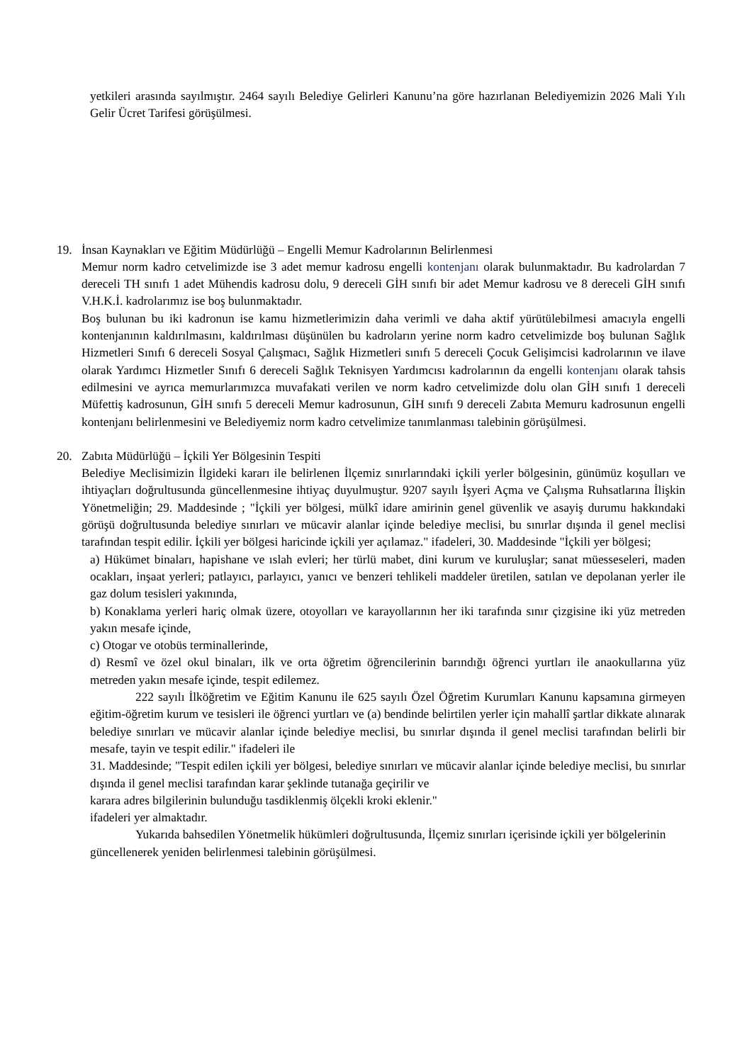yetkileri arasında sayılmıştır. 2464 sayılı Belediye Gelirleri Kanunu’na göre hazırlanan Belediyemizin 2026 Mali Yılı Gelir Ücret Tarifesi görüşülmesi.
19. İnsan Kaynakları ve Eğitim Müdürlüğü – Engelli Memur Kadrolarının Belirlenmesi
Memur norm kadro cetvelimizde ise 3 adet memur kadrosu engelli kontenjanı olarak bulunmaktadır. Bu kadrolardan 7 dereceli TH sınıfı 1 adet Mühendis kadrosu dolu, 9 dereceli GİH sınıfı bir adet Memur kadrosu ve 8 dereceli GİH sınıfı V.H.K.İ. kadrolarımız ise boş bulunmaktadır.
Boş bulunan bu iki kadronun ise kamu hizmetlerimizin daha verimli ve daha aktif yürütülebilmesi amacıyla engelli kontenjanının kaldırılmasını, kaldırılması düşünülen bu kadroların yerine norm kadro cetvelimizde boş bulunan Sağlık Hizmetleri Sınıfı 6 dereceli Sosyal Çalışmacı, Sağlık Hizmetleri sınıfı 5 dereceli Çocuk Gelişimcisi kadrolarının ve ilave olarak Yardımcı Hizmetler Sınıfı 6 dereceli Sağlık Teknisyen Yardımcısı kadrolarının da engelli kontenjanı olarak tahsis edilmesini ve ayrıca memurlarımızca muvafakati verilen ve norm kadro cetvelimizde dolu olan GİH sınıfı 1 dereceli Müfettiş kadrosunun, GİH sınıfı 5 dereceli Memur kadrosunun, GİH sınıfı 9 dereceli Zabıta Memuru kadrosunun engelli kontenjanı belirlenmesini ve Belediyemiz norm kadro cetvelimize tanımlanması talebinin görüşülmesi.
20. Zabıta Müdürlüğü – İçkili Yer Bölgesinin Tespiti
Belediye Meclisimizin İlgideki kararı ile belirlenen İlçemiz sınırlarındaki içkili yerler bölgesinin, günümüz koşulları ve ihtiyaçları doğrultusunda güncellenmesine ihtiyaç duyulmuştur. 9207 sayılı İşyeri Açma ve Çalışma Ruhsatlarına İlişkin Yönetmeliğin; 29. Maddesinde ; "İçkili yer bölgesi, mülkî idare amirinin genel güvenlik ve asayiş durumu hakkındaki görüşü doğrultusunda belediye sınırları ve mücavir alanlar içinde belediye meclisi, bu sınırlar dışında il genel meclisi tarafından tespit edilir. İçkili yer bölgesi haricinde içkili yer açılamaz." ifadeleri, 30. Maddesinde "İçkili yer bölgesi;
a) Hükümet binaları, hapishane ve ıslah evleri; her türlü mabet, dini kurum ve kuruluşlar; sanat müesseseleri, maden ocakları, inşaat yerleri; patlayıcı, parlayıcı, yanıcı ve benzeri tehlikeli maddeler üretilen, satılan ve depolanan yerler ile gaz dolum tesisleri yakınında,
b) Konaklama yerleri hariç olmak üzere, otoyolları ve karayollarının her iki tarafında sınır çizgisine iki yüz metreden yakın mesafe içinde,
c) Otogar ve otobüs terminallerinde,
d) Resmî ve özel okul binaları, ilk ve orta öğretim öğrencilerinin barındığı öğrenci yurtları ile anaokullarına yüz metreden yakın mesafe içinde, tespit edilemez.
222 sayılı İlköğretim ve Eğitim Kanunu ile 625 sayılı Özel Öğretim Kurumları Kanunu kapsamına girmeyen eğitim-öğretim kurum ve tesisleri ile öğrenci yurtları ve (a) bendinde belirtilen yerler için mahallî şartlar dikkate alınarak belediye sınırları ve mücavir alanlar içinde belediye meclisi, bu sınırlar dışında il genel meclisi tarafından belirli bir mesafe, tayin ve tespit edilir." ifadeleri ile
31. Maddesinde; "Tespit edilen içkili yer bölgesi, belediye sınırları ve mücavir alanlar içinde belediye meclisi, bu sınırlar dışında il genel meclisi tarafından karar şeklinde tutanağa geçirilir ve
karara adres bilgilerinin bulunduğu tasdiklenmiş ölçekli kroki eklenir."
ifadeleri yer almaktadır.
Yukarıda bahsedilen Yönetmelik hükümleri doğrultusunda, İlçemiz sınırları içerisinde içkili yer bölgelerinin güncellenerek yeniden belirlenmesi talebinin görüşülmesi.